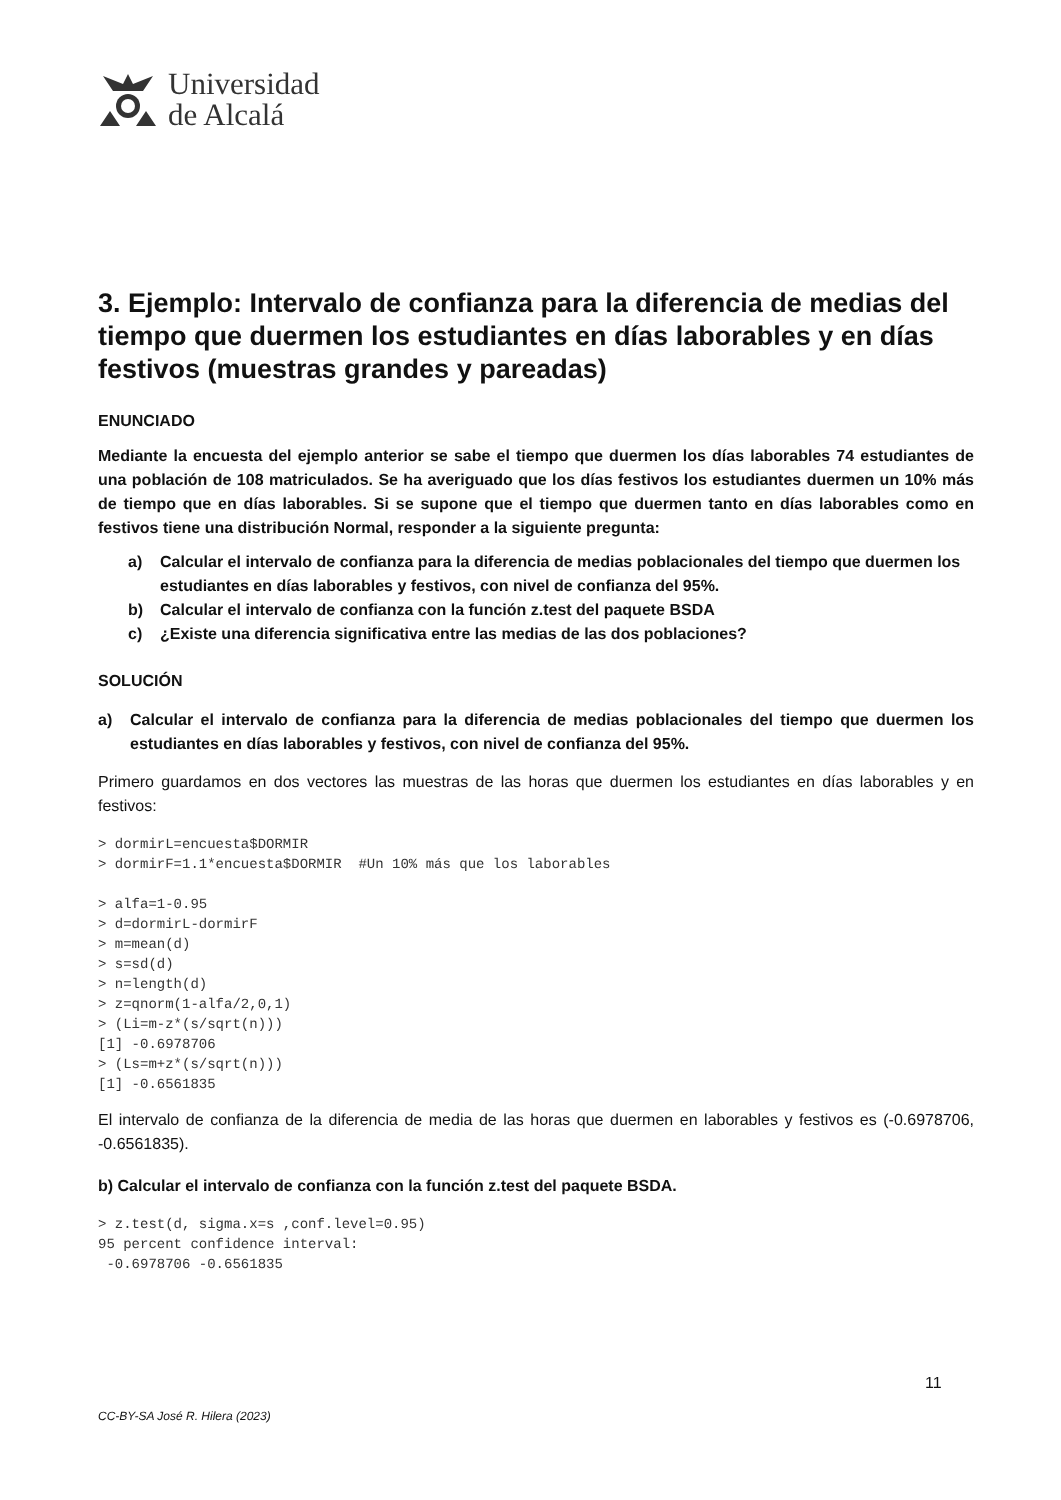Universidad
de Alcalá
3. Ejemplo: Intervalo de confianza para la diferencia de medias del tiempo que duermen los estudiantes en días laborables y en días festivos (muestras grandes y pareadas)
ENUNCIADO
Mediante la encuesta del ejemplo anterior se sabe el tiempo que duermen los días laborables 74 estudiantes de una población de 108 matriculados. Se ha averiguado que los días festivos los estudiantes duermen un 10% más de tiempo que en días laborables. Si se supone que el tiempo que duermen tanto en días laborables como en festivos tiene una distribución Normal, responder a la siguiente pregunta:
a) Calcular el intervalo de confianza para la diferencia de medias poblacionales del tiempo que duermen los estudiantes en días laborables y festivos, con nivel de confianza del 95%.
b) Calcular el intervalo de confianza con la función z.test del paquete BSDA
c) ¿Existe una diferencia significativa entre las medias de las dos poblaciones?
SOLUCIÓN
a) Calcular el intervalo de confianza para la diferencia de medias poblacionales del tiempo que duermen los estudiantes en días laborables y festivos, con nivel de confianza del 95%.
Primero guardamos en dos vectores las muestras de las horas que duermen los estudiantes en días laborables y en festivos:
> dormirL=encuesta$DORMIR
> dormirF=1.1*encuesta$DORMIR  #Un 10% más que los laborables

> alfa=1-0.95
> d=dormirL-dormirF
> m=mean(d)
> s=sd(d)
> n=length(d)
> z=qnorm(1-alfa/2,0,1)
> (Li=m-z*(s/sqrt(n)))
[1] -0.6978706
> (Ls=m+z*(s/sqrt(n)))
[1] -0.6561835
El intervalo de confianza de la diferencia de media de las horas que duermen en laborables y festivos es (-0.6978706, -0.6561835).
b) Calcular el intervalo de confianza con la función z.test del paquete BSDA.
> z.test(d, sigma.x=s ,conf.level=0.95)
95 percent confidence interval:
 -0.6978706 -0.6561835
11
CC-BY-SA José R. Hilera (2023)